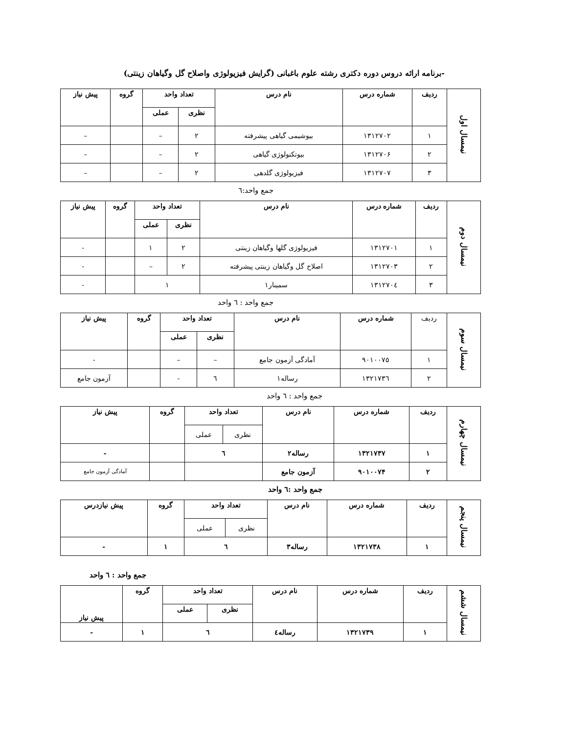-برنامه ارائه دروس دوره دکتری رشته علوم باغبانی (گرایش فیزیولوژی واصلاح گل وگیاهان زینتی)
| نیمسال اول | ردیف | شماره درس | نام درس | تعداد واحد | | گروه | پیش نیاز |
| | | | | نظری | عملی | | |
| | ۱ | ۱۳۱۲۷۰۲ | بیوشیمی گیاهی پیشرفته | ۲ | – | | – |
| | ۲ | ۱۳۱۲۷۰۶ | بیوتکنولوژی گیاهی | ۲ | – | | – |
| | ۳ | ۱۳۱۲۷۰۷ | فیزیولوژی گلدهی | ۲ | – | | – |
جمع واحد:٦
| نیمسال دوم | ردیف | شماره درس | نام درس | تعداد واحد | | گروه | پیش نیاز |
| | | | | نظری | عملی | | |
| | ۱ | ۱۳۱۲۷۰۱ | فیزیولوژی گلها وگیاهان زینتی | ۲ | ۱ | | - |
| | ۲ | ۱۳۱۲۷۰۳ | اصلاح گل وگیاهان زینتی پیشرفته | ۲ | – | | - |
| | ۳ | ۱۳۱۲۷۰٤ | سمینار۱ | ۱ | | | - |
جمع واحد : ٦ واحد
| نیمسال سوم | ردیف | شماره درس | نام درس | تعداد واحد | | گروه | پیش نیاز |
| | | | | نظری | عملی | | |
| | ۱ | ۹۰۱۰۰۷۵ | آمادگی آزمون جامع | – | – | | - |
| | ۲ | ۱۳۲۱۷۳٦ | رساله۱ | ٦ | - | | آزمون جامع |
جمع واحد : ٦ واحد
| نیمسال چهارم | ردیف | شماره درس | نام درس | تعداد واحد | | گروه | پیش نیاز |
| | | | | نظری | عملی | | |
| | ۱ | ۱۳۲۱۷۳۷ | رساله۲ | ٦ | | | - |
| | ۲ | ۹۰۱۰۰۷۴ | آزمون جامع | | | | آمادگی آزمون جامع |
جمع واحد :٦ واحد
| نیمسال پنجم | ردیف | شماره درس | نام درس | تعداد واحد | | گروه | پیش نیازدرس |
| | | | | نظری | عملی | | |
| | ۱ | ۱۳۲۱۷۳۸ | رساله۳ | ٦ | | ۱ | - |
جمع واحد : ٦ واحد
| نیمسال ششم | ردیف | شماره درس | نام درس | تعداد واحد | | گروه | پیش نیاز |
| | | | | نظری | عملی | | |
| | ۱ | ۱۳۲۱۷۳۹ | رساله٤ | ٦ | | ۱ | - |